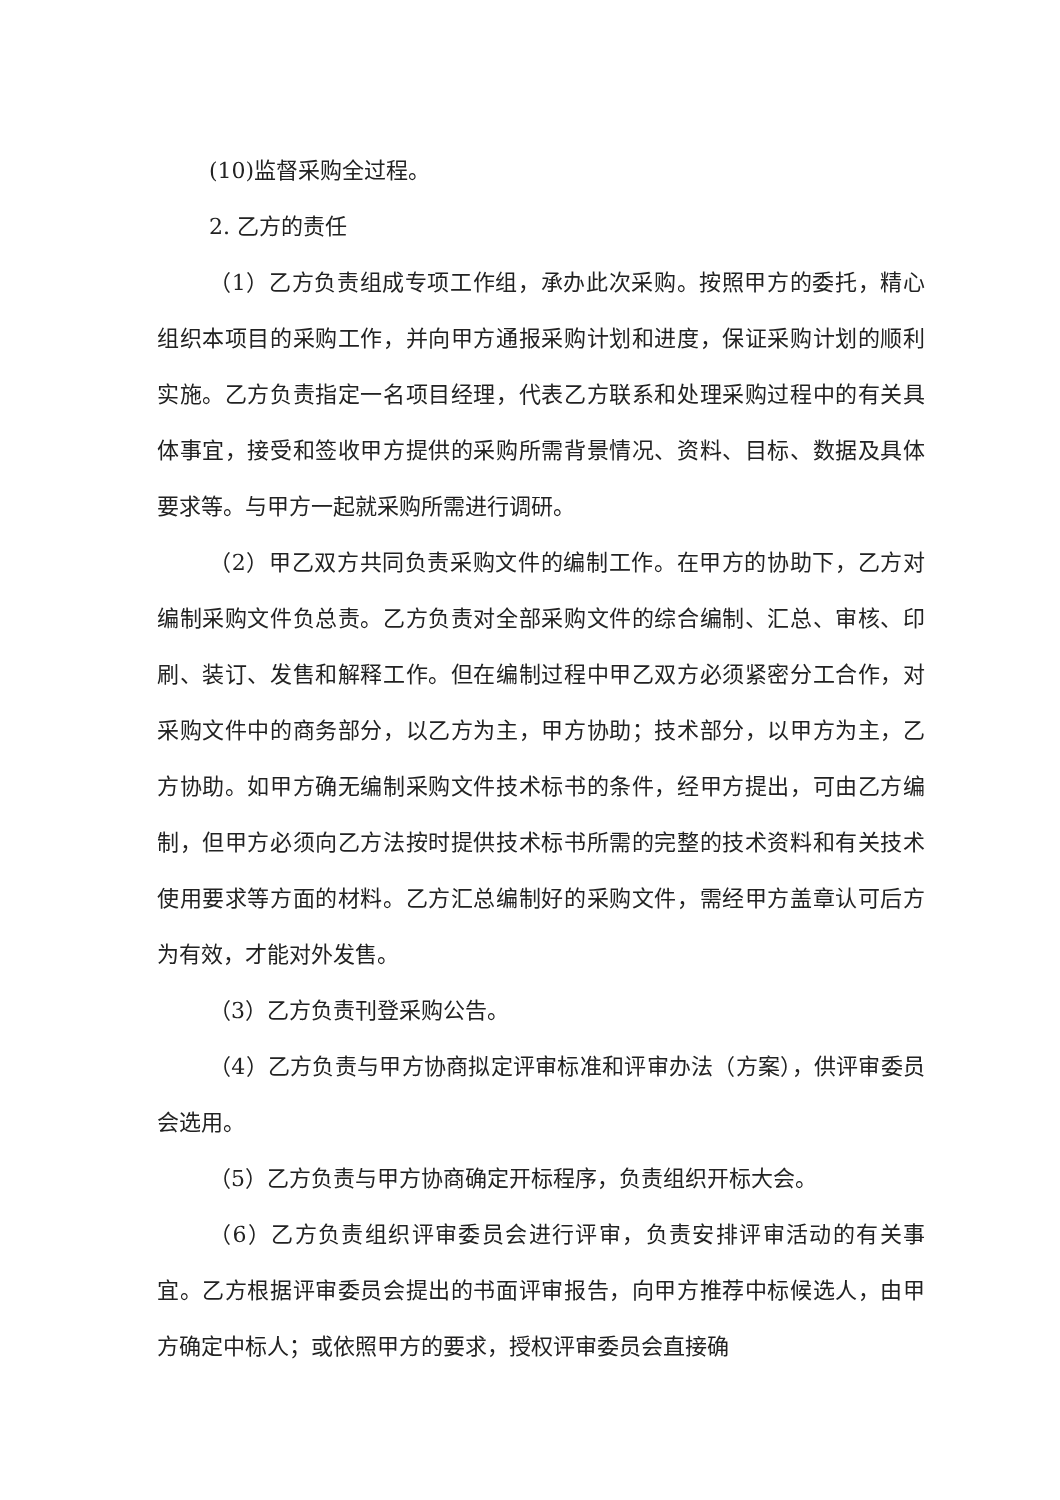(10)监督采购全过程。
2. 乙方的责任
（1）乙方负责组成专项工作组，承办此次采购。按照甲方的委托，精心组织本项目的采购工作，并向甲方通报采购计划和进度，保证采购计划的顺利实施。乙方负责指定一名项目经理，代表乙方联系和处理采购过程中的有关具体事宜，接受和签收甲方提供的采购所需背景情况、资料、目标、数据及具体要求等。与甲方一起就采购所需进行调研。
（2）甲乙双方共同负责采购文件的编制工作。在甲方的协助下，乙方对编制采购文件负总责。乙方负责对全部采购文件的综合编制、汇总、审核、印刷、装订、发售和解释工作。但在编制过程中甲乙双方必须紧密分工合作，对采购文件中的商务部分，以乙方为主，甲方协助；技术部分，以甲方为主，乙方协助。如甲方确无编制采购文件技术标书的条件，经甲方提出，可由乙方编制，但甲方必须向乙方法按时提供技术标书所需的完整的技术资料和有关技术使用要求等方面的材料。乙方汇总编制好的采购文件，需经甲方盖章认可后方为有效，才能对外发售。
（3）乙方负责刊登采购公告。
（4）乙方负责与甲方协商拟定评审标准和评审办法（方案），供评审委员会选用。
（5）乙方负责与甲方协商确定开标程序，负责组织开标大会。
（6）乙方负责组织评审委员会进行评审，负责安排评审活动的有关事宜。乙方根据评审委员会提出的书面评审报告，向甲方推荐中标候选人，由甲方确定中标人；或依照甲方的要求，授权评审委员会直接确